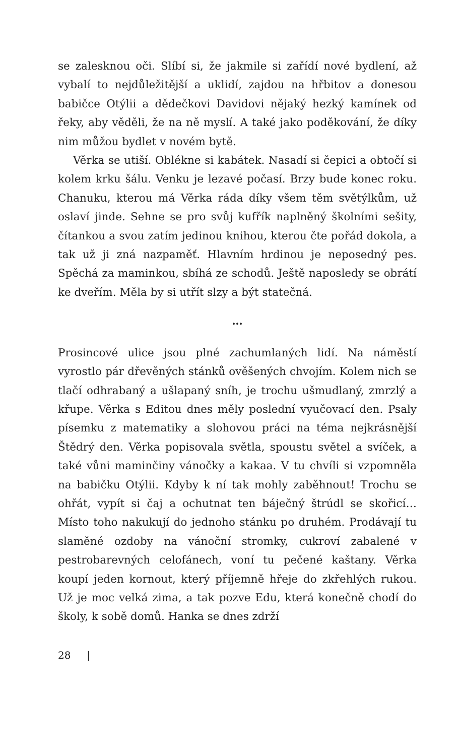se zalesknou oči. Slíbí si, že jakmile si zařídí nové bydlení, až vybalí to nejdůležitější a uklidí, zajdou na hřbitov a donesou babičce Otýlii a dědečkovi Davidovi nějaký hezký kamínek od řeky, aby věděli, že na ně myslí. A také jako poděkování, že díky nim můžou bydlet v novém bytě.
Věrka se utiší. Oblékne si kabátek. Nasadí si čepici a obtočí si kolem krku šálu. Venku je lezavé počasí. Brzy bude konec roku. Chanuku, kterou má Věrka ráda díky všem těm světýlkům, už oslaví jinde. Sehne se pro svůj kufřík naplněný školními sešity, čítankou a svou zatím jedinou knihou, kterou čte pořád dokola, a tak už ji zná nazpaměť. Hlavním hrdinou je neposedný pes. Spěchá za maminkou, sbíhá ze schodů. Ještě naposledy se obrátí ke dveřím. Měla by si utřít slzy a být statečná.
…
Prosincové ulice jsou plné zachumlaných lidí. Na náměstí vyrostlo pár dřevěných stánků ověšených chvojím. Kolem nich se tlačí odhrabaný a ušlapaný sníh, je trochu ušmudlaný, zmrzlý a křupe. Věrka s Editou dnes měly poslední vyučovací den. Psaly písemku z matematiky a slohovou práci na téma nejkrásnější Štědrý den. Věrka popisovala světla, spoustu světel a svíček, a také vůni maminčiny vánočky a kakaa. V tu chvíli si vzpomněla na babičku Otýlii. Kdyby k ní tak mohly zaběhnout! Trochu se ohřát, vypít si čaj a ochutnat ten báječný štrúdl se skořicí… Místo toho nakukují do jednoho stánku po druhém. Prodávají tu slaměné ozdoby na vánoční stromky, cukroví zabalené v pestrobarevných celofánech, voní tu pečené kaštany. Věrka koupí jeden kornout, který příjemně hřeje do zkřehlých rukou. Už je moc velká zima, a tak pozve Edu, která konečně chodí do školy, k sobě domů. Hanka se dnes zdrží
28 |